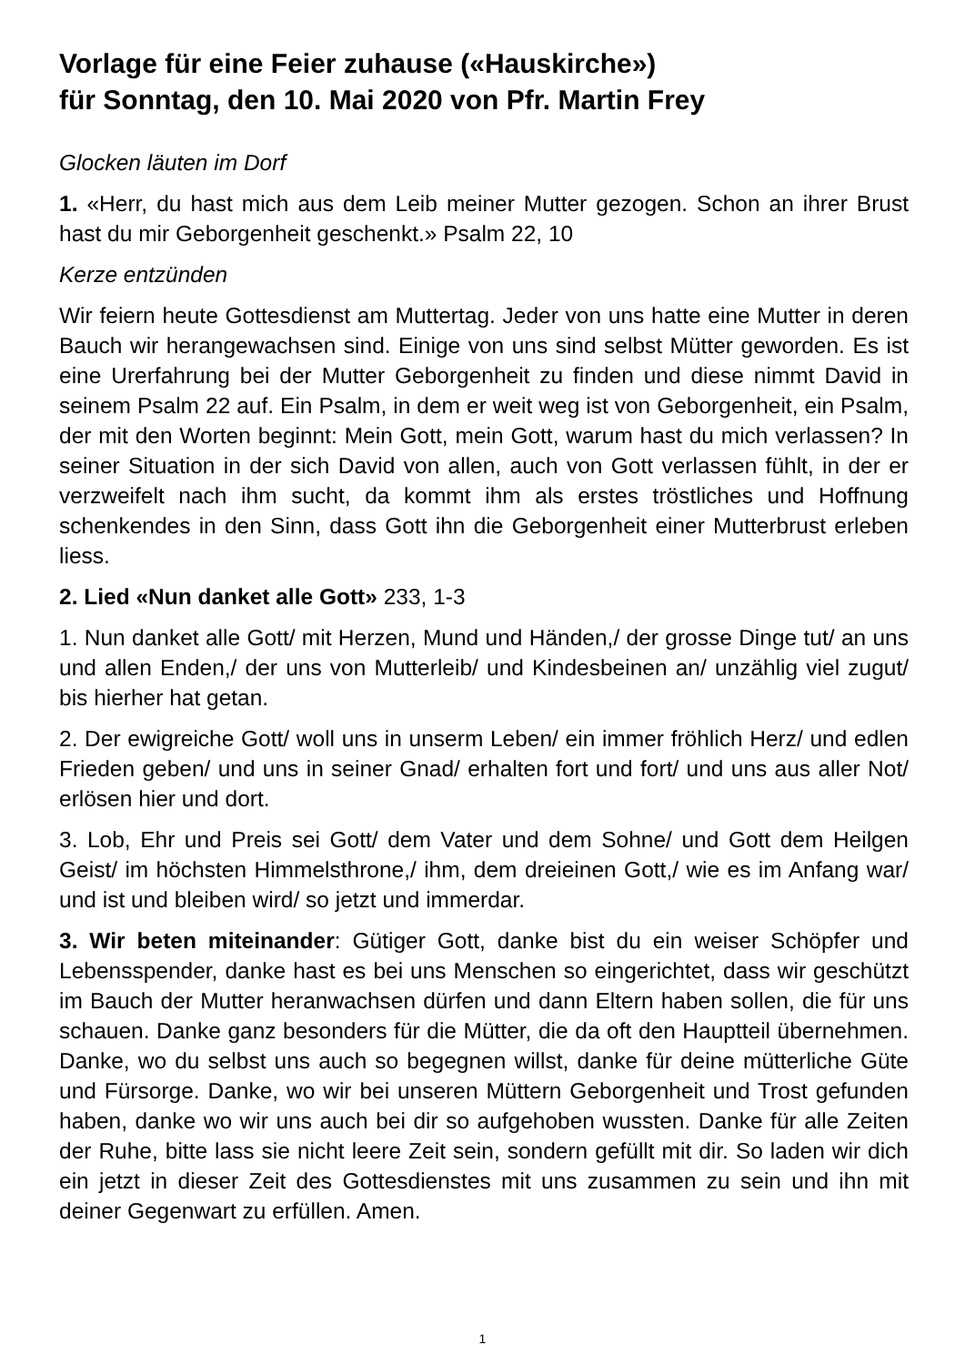Vorlage für eine Feier zuhause («Hauskirche»)
für Sonntag, den 10. Mai 2020 von Pfr. Martin Frey
Glocken läuten im Dorf
1. «Herr, du hast mich aus dem Leib meiner Mutter gezogen. Schon an ihrer Brust hast du mir Geborgenheit geschenkt.» Psalm 22, 10
Kerze entzünden
Wir feiern heute Gottesdienst am Muttertag. Jeder von uns hatte eine Mutter in deren Bauch wir herangewachsen sind. Einige von uns sind selbst Mütter geworden. Es ist eine Urerfahrung bei der Mutter Geborgenheit zu finden und diese nimmt David in seinem Psalm 22 auf. Ein Psalm, in dem er weit weg ist von Geborgenheit, ein Psalm, der mit den Worten beginnt: Mein Gott, mein Gott, warum hast du mich verlassen? In seiner Situation in der sich David von allen, auch von Gott verlassen fühlt, in der er verzweifelt nach ihm sucht, da kommt ihm als erstes tröstliches und Hoffnung schenkendes in den Sinn, dass Gott ihn die Geborgenheit einer Mutterbrust erleben liess.
2. Lied «Nun danket alle Gott» 233, 1-3
1. Nun danket alle Gott/ mit Herzen, Mund und Händen,/ der grosse Dinge tut/ an uns und allen Enden,/ der uns von Mutterleib/ und Kindesbeinen an/ unzählig viel zugut/ bis hierher hat getan.
2. Der ewigreiche Gott/ woll uns in unserm Leben/ ein immer fröhlich Herz/ und edlen Frieden geben/ und uns in seiner Gnad/ erhalten fort und fort/ und uns aus aller Not/ erlösen hier und dort.
3. Lob, Ehr und Preis sei Gott/ dem Vater und dem Sohne/ und Gott dem Heilgen Geist/ im höchsten Himmelsthrone,/ ihm, dem dreieinen Gott,/ wie es im Anfang war/ und ist und bleiben wird/ so jetzt und immerdar.
3. Wir beten miteinander: Gütiger Gott, danke bist du ein weiser Schöpfer und Lebensspender, danke hast es bei uns Menschen so eingerichtet, dass wir geschützt im Bauch der Mutter heranwachsen dürfen und dann Eltern haben sollen, die für uns schauen. Danke ganz besonders für die Mütter, die da oft den Hauptteil übernehmen. Danke, wo du selbst uns auch so begegnen willst, danke für deine mütterliche Güte und Fürsorge. Danke, wo wir bei unseren Müttern Geborgenheit und Trost gefunden haben, danke wo wir uns auch bei dir so aufgehoben wussten. Danke für alle Zeiten der Ruhe, bitte lass sie nicht leere Zeit sein, sondern gefüllt mit dir. So laden wir dich ein jetzt in dieser Zeit des Gottesdienstes mit uns zusammen zu sein und ihn mit deiner Gegenwart zu erfüllen. Amen.
1